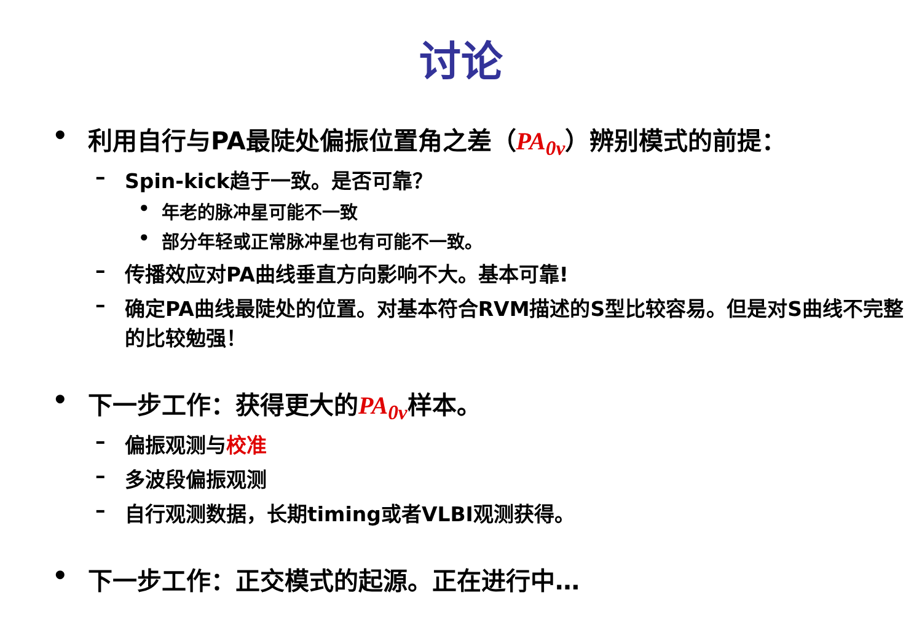讨论
• 利用自行与PA最陡处偏振位置角之差（PA<sub>0v</sub>）辨别模式的前提：
– Spin-kick趋于一致。是否可靠？
• 年老的脉冲星可能不一致
• 部分年轻或正常脉冲星也有可能不一致。
– 传播效应对PA曲线垂直方向影响不大。基本可靠!
– 确定PA曲线最陡处的位置。对基本符合RVM描述的S型比较容易。但是对S曲线不完整的比较勉强！
• 下一步工作：获得更大的PA<sub>0v</sub>样本。
– 偏振观测与校准
– 多波段偏振观测
– 自行观测数据，长期timing或者VLBI观测获得。
• 下一步工作：正交模式的起源。正在进行中…